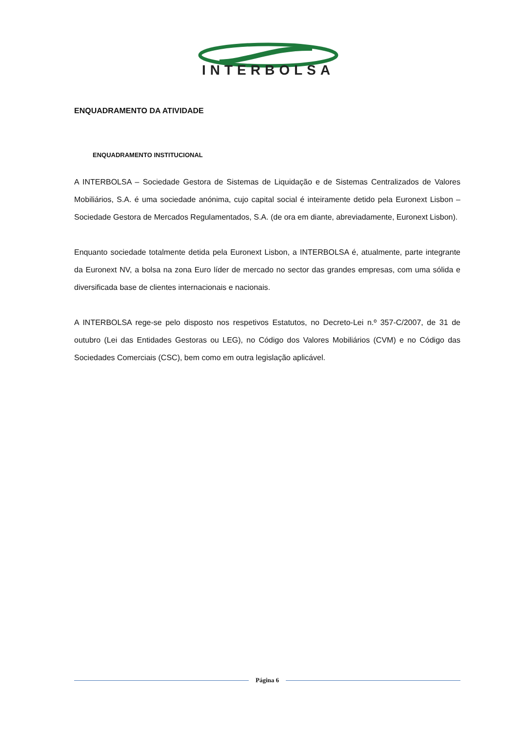INTERBOLSA
ENQUADRAMENTO DA ATIVIDADE
ENQUADRAMENTO INSTITUCIONAL
A INTERBOLSA – Sociedade Gestora de Sistemas de Liquidação e de Sistemas Centralizados de Valores Mobiliários, S.A. é uma sociedade anónima, cujo capital social é inteiramente detido pela Euronext Lisbon – Sociedade Gestora de Mercados Regulamentados, S.A. (de ora em diante, abreviadamente, Euronext Lisbon).
Enquanto sociedade totalmente detida pela Euronext Lisbon, a INTERBOLSA é, atualmente, parte integrante da Euronext NV, a bolsa na zona Euro líder de mercado no sector das grandes empresas, com uma sólida e diversificada base de clientes internacionais e nacionais.
A INTERBOLSA rege-se pelo disposto nos respetivos Estatutos, no Decreto-Lei n.º 357-C/2007, de 31 de outubro (Lei das Entidades Gestoras ou LEG), no Código dos Valores Mobiliários (CVM) e no Código das Sociedades Comerciais (CSC), bem como em outra legislação aplicável.
Página 6